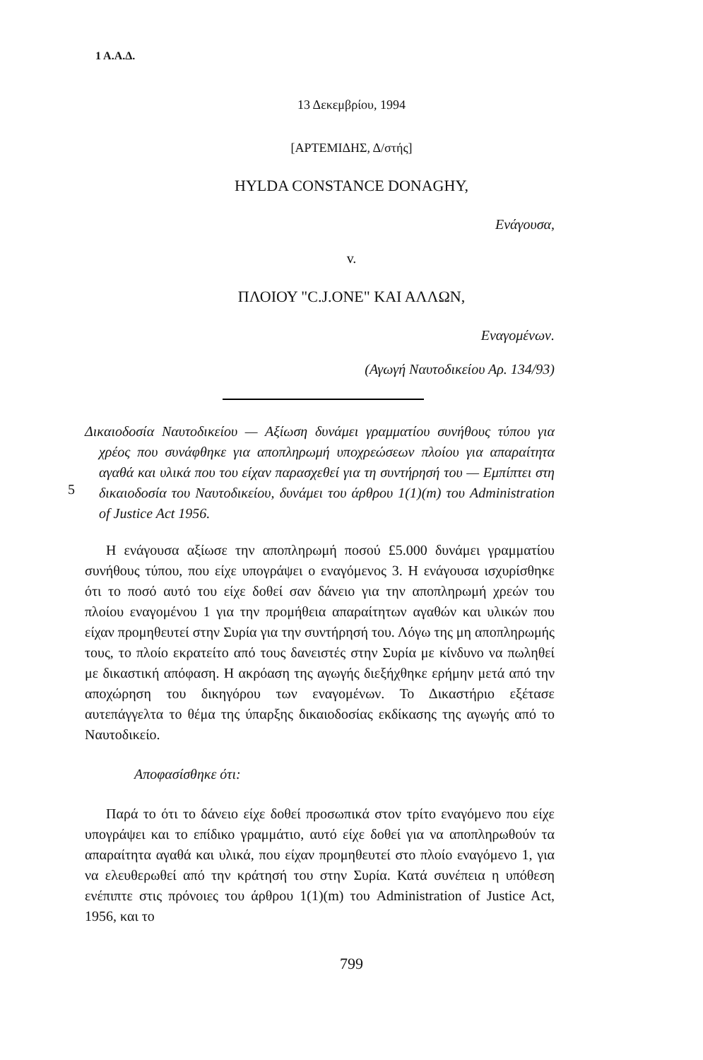1 Α.Α.Δ.
13 Δεκεμβρίου, 1994
[ΑΡΤΕΜΙΔΗΣ, Δ/στής]
HYLDA CONSTANCE DONAGHY,
Ενάγουσα,
v.
ΠΛΟΙΟΥ "C.J.ONE" ΚΑΙ ΑΛΛΩΝ,
Εναγομένων.
(Αγωγή Ναυτοδικείου Αρ. 134/93)
Δικαιοδοσία Ναυτοδικείου — Αξίωση δυνάμει γραμματίου συνήθους τύπου για χρέος που συνάφθηκε για αποπληρωμή υποχρεώσεων πλοίου για απαραίτητα αγαθά και υλικά που του είχαν παρασχεθεί για τη συντήρησή του — Εμπίπτει στη δικαιοδοσία του Ναυτοδικείου, δυνάμει του άρθρου 1(1)(m) του Administration of Justice Act 1956.
5
Η ενάγουσα αξίωσε την αποπληρωμή ποσού £5.000 δυνάμει γραμματίου συνήθους τύπου, που είχε υπογράψει ο εναγόμενος 3. Η ενάγουσα ισχυρίσθηκε ότι το ποσό αυτό του είχε δοθεί σαν δάνειο για την αποπληρωμή χρεών του πλοίου εναγομένου 1 για την προμήθεια απαραίτητων αγαθών και υλικών που είχαν προμηθευτεί στην Συρία για την συντήρησή του. Λόγω της μη αποπληρωμής τους, το πλοίο εκρατείτο από τους δανειστές στην Συρία με κίνδυνο να πωληθεί με δικαστική απόφαση. Η ακρόαση της αγωγής διεξήχθηκε ερήμην μετά από την αποχώρηση του δικηγόρου των εναγομένων. Το Δικαστήριο εξέτασε αυτεπάγγελτα το θέμα της ύπαρξης δικαιοδοσίας εκδίκασης της αγωγής από το Ναυτοδικείο.
Αποφασίσθηκε ότι:
Παρά το ότι το δάνειο είχε δοθεί προσωπικά στον τρίτο εναγόμενο που είχε υπογράψει και το επίδικο γραμμάτιο, αυτό είχε δοθεί για να αποπληρωθούν τα απαραίτητα αγαθά και υλικά, που είχαν προμηθευτεί στο πλοίο εναγόμενο 1, για να ελευθερωθεί από την κράτησή του στην Συρία. Κατά συνέπεια η υπόθεση ενέπιπτε στις πρόνοιες του άρθρου 1(1)(m) του Administration of Justice Act, 1956, και το
799